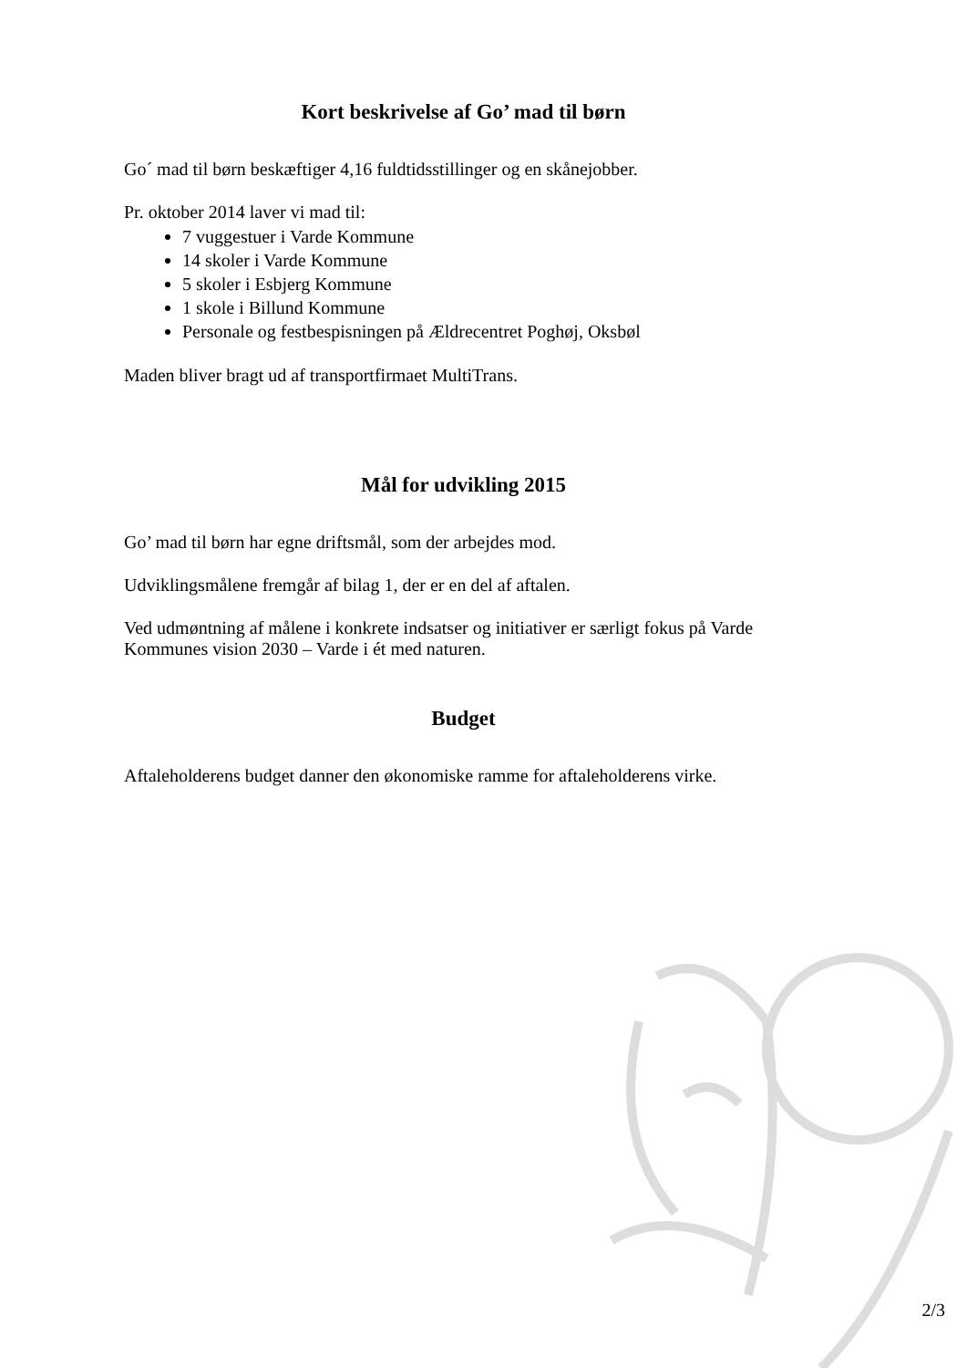Kort beskrivelse af Go’ mad til børn
Go´ mad til børn beskæftiger 4,16 fuldtidsstillinger og en skånejobber.
Pr. oktober 2014 laver vi mad til:
7 vuggestuer i Varde Kommune
14 skoler i Varde Kommune
5 skoler i Esbjerg Kommune
1 skole i Billund Kommune
Personale og festbespisningen på Ældrecentret Poghøj, Oksbøl
Maden bliver bragt ud af transportfirmaet MultiTrans.
Mål for udvikling 2015
Go’ mad til børn har egne driftsmål, som der arbejdes mod.
Udviklingsmålene fremgår af bilag 1, der er en del af aftalen.
Ved udmøntning af målene i konkrete indsatser og initiativer er særligt fokus på Varde Kommunes vision 2030 – Varde i ét med naturen.
Budget
Aftaleholderens budget danner den økonomiske ramme for aftaleholderens virke.
2/3